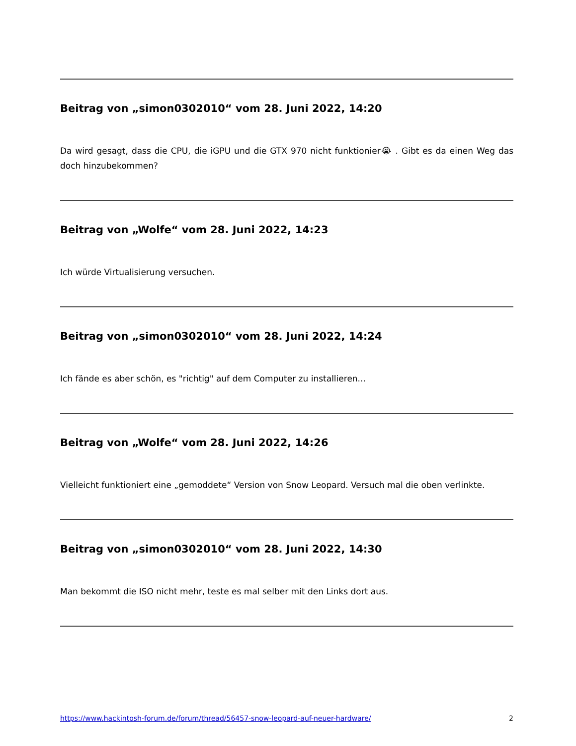Beitrag von „simon0302010“ vom 28. Juni 2022, 14:20
Da wird gesagt, dass die CPU, die iGPU und die GTX 970 nicht funktionier😭 . Gibt es da einen Weg das doch hinzubekommen?
Beitrag von „Wolfe“ vom 28. Juni 2022, 14:23
Ich würde Virtualisierung versuchen.
Beitrag von „simon0302010“ vom 28. Juni 2022, 14:24
Ich fände es aber schön, es "richtig" auf dem Computer zu installieren...
Beitrag von „Wolfe“ vom 28. Juni 2022, 14:26
Vielleicht funktioniert eine „gemoddete“ Version von Snow Leopard. Versuch mal die oben verlinkte.
Beitrag von „simon0302010“ vom 28. Juni 2022, 14:30
Man bekommt die ISO nicht mehr, teste es mal selber mit den Links dort aus.
https://www.hackintosh-forum.de/forum/thread/56457-snow-leopard-auf-neuer-hardware/ 2